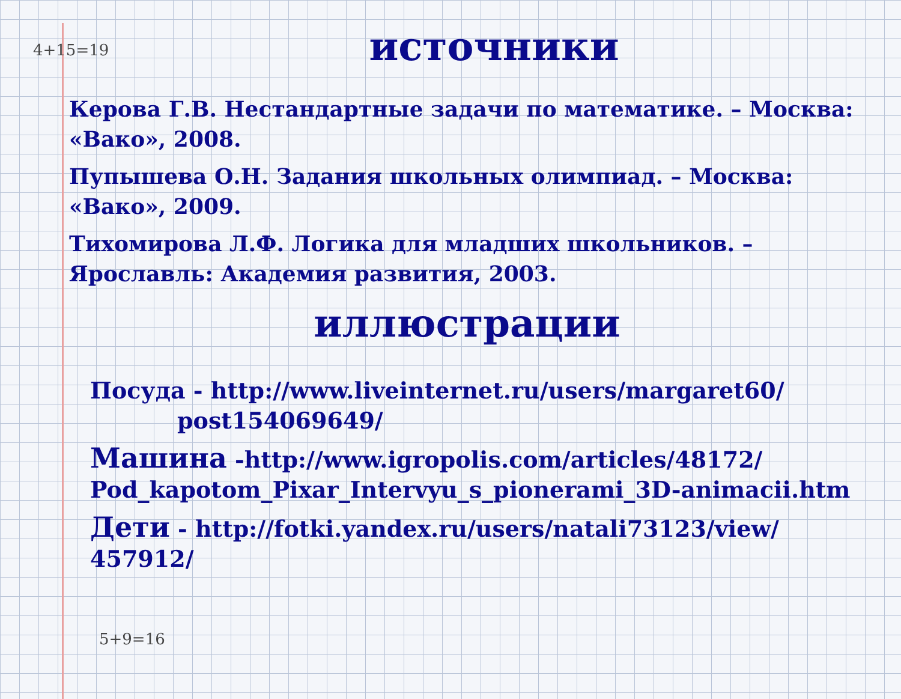4+15=19
источники
Керова Г.В. Нестандартные задачи по математике. – Москва: «Вако», 2008.
Пупышева О.Н. Задания школьных олимпиад. – Москва: «Вако», 2009.
Тихомирова Л.Ф. Логика для младших школьников. – Ярославль: Академия развития, 2003.
иллюстрации
Посуда - http://www.liveinternet.ru/users/margaret60/
post154069649/
Машина -http://www.igropolis.com/articles/48172/ Pod_kapotom_Pixar_Intervyu_s_pionerami_3D-animacii.htm
Дети - http://fotki.yandex.ru/users/natali73123/view/ 457912/
5+9=16